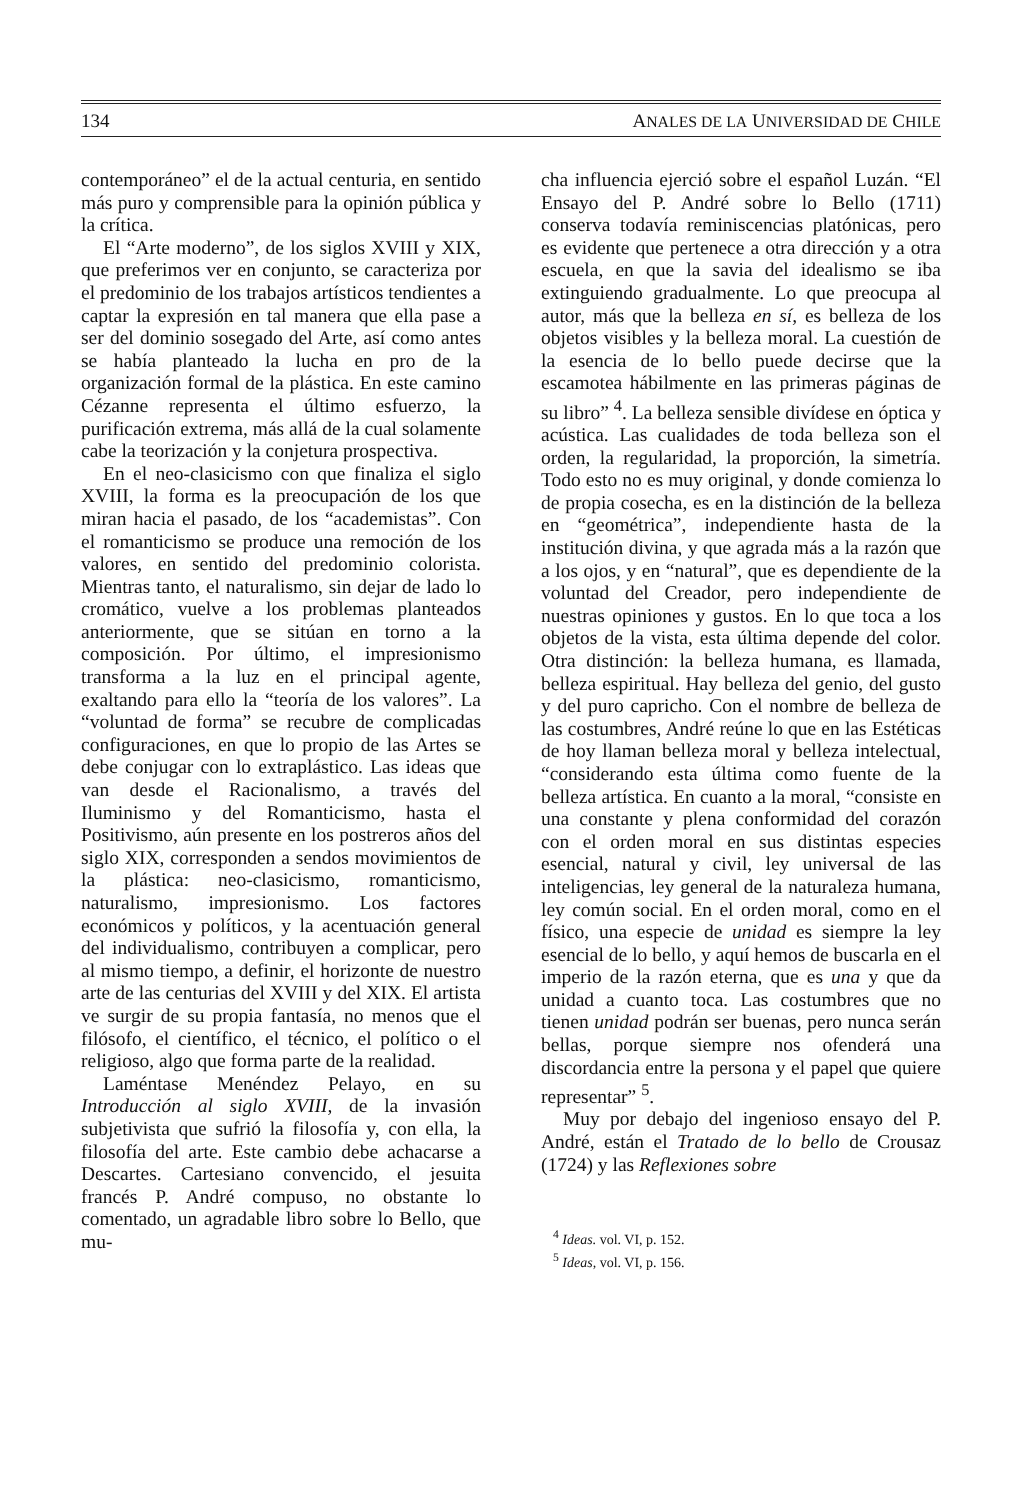134 ANALES DE LA UNIVERSIDAD DE CHILE
contemporáneo” el de la actual centuria, en sentido más puro y comprensible para la opinión pública y la crítica.
El “Arte moderno”, de los siglos XVIII y XIX, que preferimos ver en conjunto, se caracteriza por el predominio de los trabajos artísticos tendientes a captar la expresión en tal manera que ella pase a ser del dominio sosegado del Arte, así como antes se había planteado la lucha en pro de la organización formal de la plástica. En este camino Cézanne representa el último esfuerzo, la purificación extrema, más allá de la cual solamente cabe la teorización y la conjetura prospectiva.
En el neo-clasicismo con que finaliza el siglo XVIII, la forma es la preocupación de los que miran hacia el pasado, de los “academistas”. Con el romanticismo se produce una remoción de los valores, en sentido del predominio colorista. Mientras tanto, el naturalismo, sin dejar de lado lo cromático, vuelve a los problemas planteados anteriormente, que se sitúan en torno a la composición. Por último, el impresionismo transforma a la luz en el principal agente, exaltando para ello la “teoría de los valores”. La “voluntad de forma” se recubre de complicadas configuraciones, en que lo propio de las Artes se debe conjugar con lo extraplástico. Las ideas que van desde el Racionalismo, a través del Iluminismo y del Romanticismo, hasta el Positivismo, aún presente en los postreros años del siglo XIX, corresponden a sendos movimientos de la plástica: neo-clasicismo, romanticismo, naturalismo, impresionismo. Los factores económicos y políticos, y la acentuación general del individualismo, contribuyen a complicar, pero al mismo tiempo, a definir, el horizonte de nuestro arte de las centurias del XVIII y del XIX. El artista ve surgir de su propia fantasía, no menos que el filósofo, el científico, el técnico, el político o el religioso, algo que forma parte de la realidad.
Laméntase Menéndez Pelayo, en su Introducción al siglo XVIII, de la invasión subjetivista que sufrió la filosofía y, con ella, la filosofía del arte. Este cambio debe achacarse a Descartes. Cartesiano convencido, el jesuita francés P. André compuso, no obstante lo comentado, un agradable libro sobre lo Bello, que mu-
cha influencia ejerció sobre el español Luzán. “El Ensayo del P. André sobre lo Bello (1711) conserva todavía reminiscencias platónicas, pero es evidente que pertenece a otra dirección y a otra escuela, en que la savia del idealismo se iba extinguiendo gradualmente. Lo que preocupa al autor, más que la belleza en sí, es belleza de los objetos visibles y la belleza moral. La cuestión de la esencia de lo bello puede decirse que la escamotea hábilmente en las primeras páginas de su libro” <sup>4</sup>. La belleza sensible divídese en óptica y acústica. Las cualidades de toda belleza son el orden, la regularidad, la proporción, la simetría. Todo esto no es muy original, y donde comienza lo de propia cosecha, es en la distinción de la belleza en “geométrica”, independiente hasta de la institución divina, y que agrada más a la razón que a los ojos, y en “natural”, que es dependiente de la voluntad del Creador, pero independiente de nuestras opiniones y gustos. En lo que toca a los objetos de la vista, esta última depende del color. Otra distinción: la belleza humana, es llamada, belleza espiritual. Hay belleza del genio, del gusto y del puro capricho. Con el nombre de belleza de las costumbres, André reúne lo que en las Estéticas de hoy llaman belleza moral y belleza intelectual, “considerando esta última como fuente de la belleza artística. En cuanto a la moral, “consiste en una constante y plena conformidad del corazón con el orden moral en sus distintas especies esencial, natural y civil, ley universal de las inteligencias, ley general de la naturaleza humana, ley común social. En el orden moral, como en el físico, una especie de unidad es siempre la ley esencial de lo bello, y aquí hemos de buscarla en el imperio de la razón eterna, que es una y que da unidad a cuanto toca. Las costumbres que no tienen unidad podrán ser buenas, pero nunca serán bellas, porque siempre nos ofenderá una discordancia entre la persona y el papel que quiere representar” <sup>5</sup>.
Muy por debajo del ingenioso ensayo del P. André, están el Tratado de lo bello de Crousaz (1724) y las Reflexiones sobre
<sup>4</sup> Ideas. vol. VI, p. 152.
<sup>5</sup> Ideas, vol. VI, p. 156.